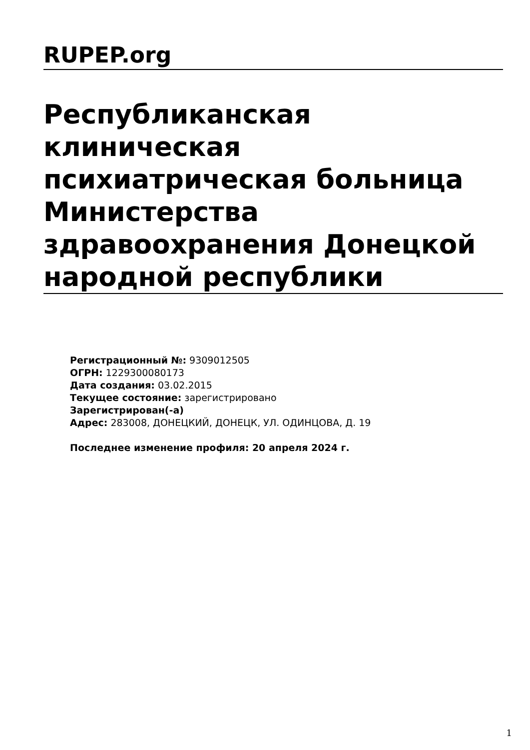RUPEP.org
Республиканская клиническая психиатрическая больница Министерства здравоохранения Донецкой народной республики
Регистрационный №: 9309012505
ОГРН: 1229300080173
Дата создания: 03.02.2015
Текущее состояние: зарегистрировано
Зарегистрирован(-а)
Адрес: 283008, ДОНЕЦКИЙ, ДОНЕЦК, УЛ. ОДИНЦОВА, Д. 19
Последнее изменение профиля: 20 апреля 2024 г.
1